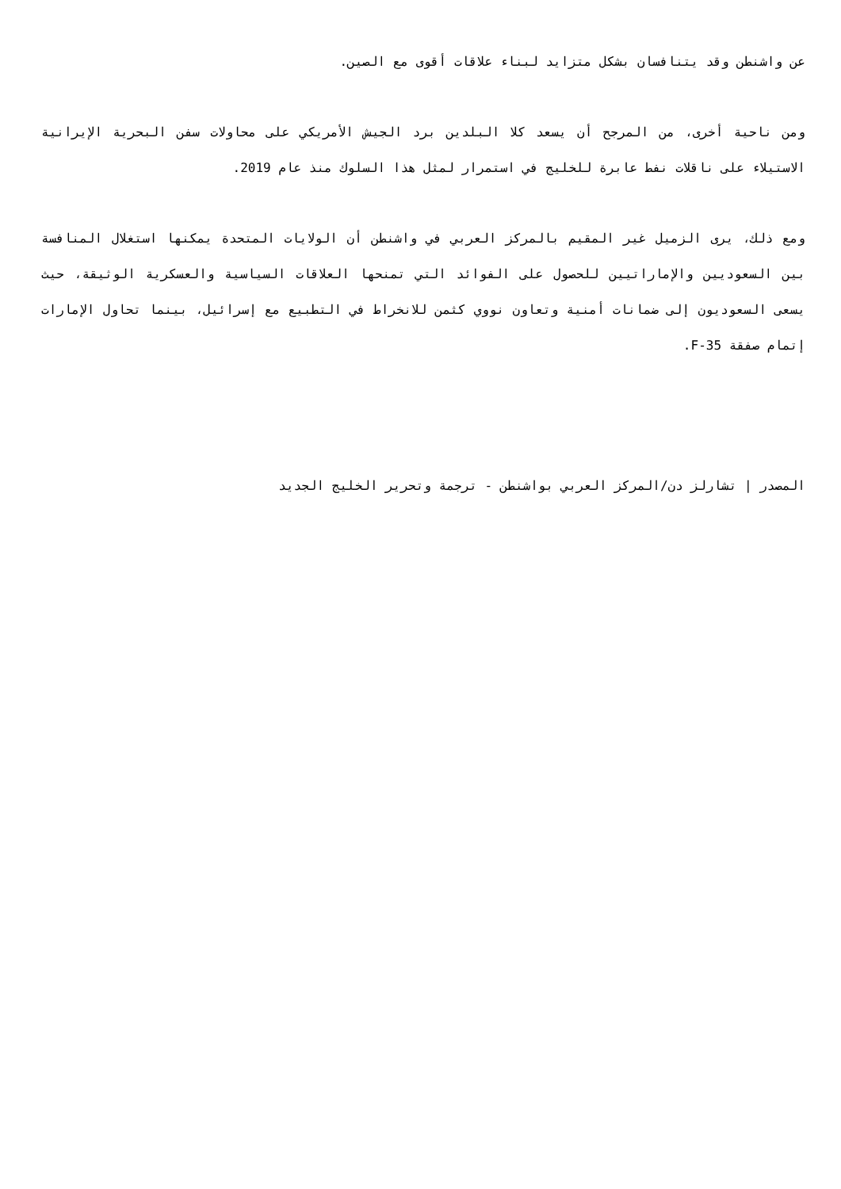عن واشنطن وقد يتنافسان بشكل متزايد لبناء علاقات أقوى مع الصين.
ومن ناحية أخرى، من المرجح أن يسعد كلا البلدين برد الجيش الأمريكي على محاولات سفن البحرية الإيرانية الاستيلاء على ناقلات نفط عابرة للخليج في استمرار لمثل هذا السلوك منذ عام 2019.
ومع ذلك، يرى الزميل غير المقيم بالمركز العربي في واشنطن أن الولايات المتحدة يمكنها استغلال المنافسة بين السعوديين والإماراتيين للحصول على الفوائد التي تمنحها العلاقات السياسية والعسكرية الوثيقة، حيث يسعى السعوديون إلى ضمانات أمنية وتعاون نووي كثمن للانخراط في التطبيع مع إسرائيل، بينما تحاول الإمارات إتمام صفقة F-35.
المصدر | تشارلز دن/المركز العربي بواشنطن - ترجمة وتحرير الخليج الجديد